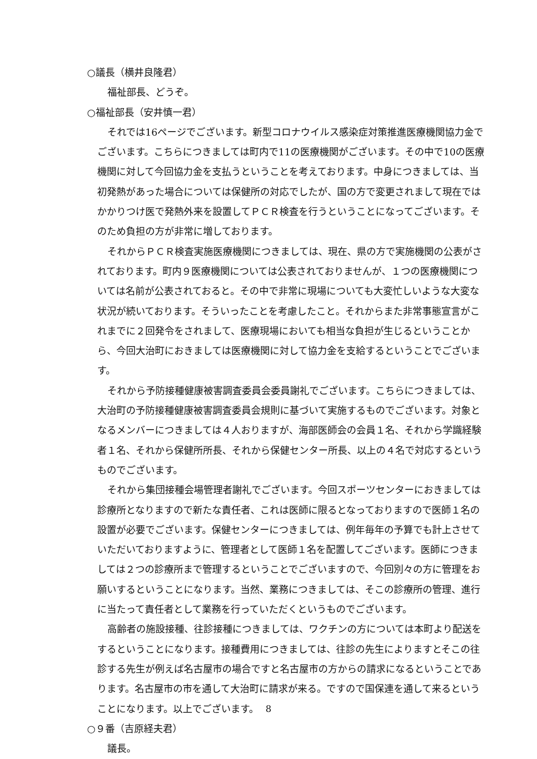○議長（横井良隆君）
福祉部長、どうぞ。
○福祉部長（安井慎一君）
それでは16ページでございます。新型コロナウイルス感染症対策推進医療機関協力金でございます。こちらにつきましては町内で11の医療機関がございます。その中で10の医療機関に対して今回協力金を支払うということを考えております。中身につきましては、当初発熱があった場合については保健所の対応でしたが、国の方で変更されまして現在ではかかりつけ医で発熱外来を設置してＰＣＲ検査を行うということになってございます。そのため負担の方が非常に増しております。
それからＰＣＲ検査実施医療機関につきましては、現在、県の方で実施機関の公表がされております。町内９医療機関については公表されておりませんが、１つの医療機関については名前が公表されておると。その中で非常に現場についても大変忙しいような大変な状況が続いております。そういったことを考慮したこと。それからまた非常事態宣言がこれまでに２回発令をされまして、医療現場においても相当な負担が生じるということから、今回大治町におきましては医療機関に対して協力金を支給するということでございます。
それから予防接種健康被害調査委員会委員謝礼でございます。こちらにつきましては、大治町の予防接種健康被害調査委員会規則に基づいて実施するものでございます。対象となるメンバーにつきましては４人おりますが、海部医師会の会員１名、それから学識経験者１名、それから保健所所長、それから保健センター所長、以上の４名で対応するというものでございます。
それから集団接種会場管理者謝礼でございます。今回スポーツセンターにおきましては診療所となりますので新たな責任者、これは医師に限るとなっておりますので医師１名の設置が必要でございます。保健センターにつきましては、例年毎年の予算でも計上させていただいておりますように、管理者として医師１名を配置してございます。医師につきましては２つの診療所まで管理するということでございますので、今回別々の方に管理をお願いするということになります。当然、業務につきましては、そこの診療所の管理、進行に当たって責任者として業務を行っていただくというものでございます。
高齢者の施設接種、往診接種につきましては、ワクチンの方については本町より配送をするということになります。接種費用につきましては、往診の先生によりますとそこの往診する先生が例えば名古屋市の場合ですと名古屋市の方からの請求になるということであります。名古屋市の市を通して大治町に請求が来る。ですので国保連を通して来るということになります。以上でございます。
○９番（吉原経夫君）
議長。
8